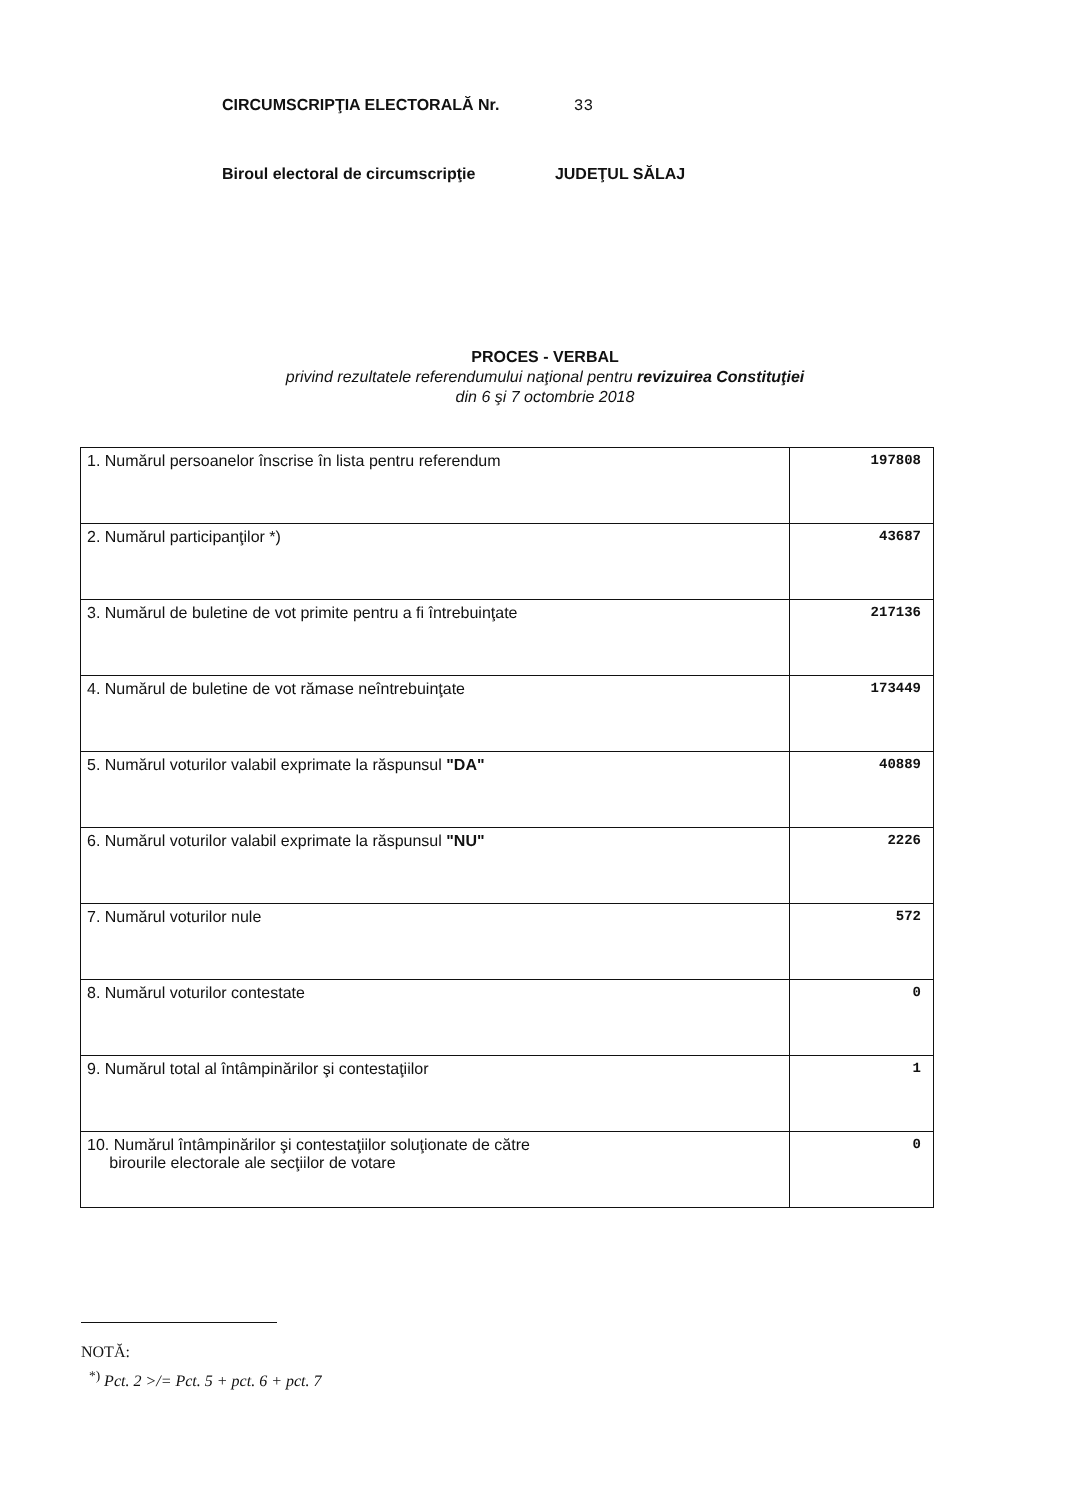CIRCUMSCRIPŢIA ELECTORALĂ Nr. 33
Biroul electoral de circumscripţie JUDEŢUL SĂLAJ
PROCES - VERBAL
privind rezultatele referendumului naţional pentru revizuirea Constituţiei
din 6 şi 7 octombrie 2018
| 1. Numărul persoanelor înscrise în lista pentru referendum | 197808 |
| 2. Numărul participanţilor *) | 43687 |
| 3. Numărul de buletine de vot primite pentru a fi întrebuinţate | 217136 |
| 4. Numărul de buletine de vot rămase neîntrebuinţate | 173449 |
| 5. Numărul voturilor valabil exprimate la răspunsul "DA" | 40889 |
| 6. Numărul voturilor valabil exprimate la răspunsul "NU" | 2226 |
| 7. Numărul voturilor nule | 572 |
| 8. Numărul voturilor contestate | 0 |
| 9. Numărul total al întâmpinărilor şi contestaţiilor | 1 |
| 10. Numărul întâmpinărilor şi contestaţiilor soluţionate de către birourile electorale ale secţiilor de votare | 0 |
NOTĂ:
<sup>*)</sup> Pct. 2 >/= Pct. 5 + pct. 6 + pct. 7